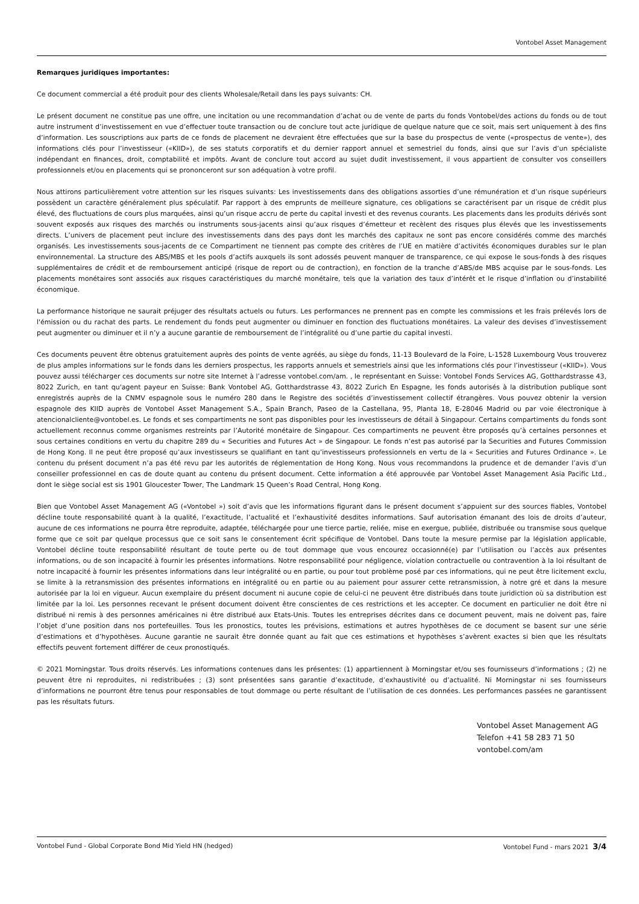Vontobel Asset Management
Remarques juridiques importantes:
Ce document commercial a été produit pour des clients Wholesale/Retail dans les pays suivants: CH.
Le présent document ne constitue pas une offre, une incitation ou une recommandation d’achat ou de vente de parts du fonds Vontobel/des actions du fonds ou de tout autre instrument d’investissement en vue d’effectuer toute transaction ou de conclure tout acte juridique de quelque nature que ce soit, mais sert uniquement à des fins d’information. Les souscriptions aux parts de ce fonds de placement ne devraient être effectuées que sur la base du prospectus de vente («prospectus de vente»), des informations clés pour l’investisseur («KIID»), de ses statuts corporatifs et du dernier rapport annuel et semestriel du fonds, ainsi que sur l’avis d’un spécialiste indépendant en finances, droit, comptabilité et impôts. Avant de conclure tout accord au sujet dudit investissement, il vous appartient de consulter vos conseillers professionnels et/ou en placements qui se prononceront sur son adéquation à votre profil.
Nous attirons particulièrement votre attention sur les risques suivants: Les investissements dans des obligations assorties d’une rémunération et d’un risque supérieurs possèdent un caractère généralement plus spéculatif. Par rapport à des emprunts de meilleure signature, ces obligations se caractérisent par un risque de crédit plus élevé, des fluctuations de cours plus marquées, ainsi qu’un risque accru de perte du capital investi et des revenus courants. Les placements dans les produits dérivés sont souvent exposés aux risques des marchés ou instruments sous-jacents ainsi qu’aux risques d’émetteur et recèlent des risques plus élevés que les investissements directs. L’univers de placement peut inclure des investissements dans des pays dont les marchés des capitaux ne sont pas encore considérés comme des marchés organisés. Les investissements sous-jacents de ce Compartiment ne tiennent pas compte des critères de l’UE en matière d’activités économiques durables sur le plan environnemental. La structure des ABS/MBS et les pools d’actifs auxquels ils sont adossés peuvent manquer de transparence, ce qui expose le sous-fonds à des risques supplémentaires de crédit et de remboursement anticipé (risque de report ou de contraction), en fonction de la tranche d’ABS/de MBS acquise par le sous-fonds. Les placements monétaires sont associés aux risques caractéristiques du marché monétaire, tels que la variation des taux d’intérêt et le risque d’inflation ou d’instabilité économique.
La performance historique ne saurait préjuger des résultats actuels ou futurs. Les performances ne prennent pas en compte les commissions et les frais prélevés lors de l'émission ou du rachat des parts. Le rendement du fonds peut augmenter ou diminuer en fonction des fluctuations monétaires. La valeur des devises d’investissement peut augmenter ou diminuer et il n’y a aucune garantie de remboursement de l’intégralité ou d’une partie du capital investi.
Ces documents peuvent être obtenus gratuitement auprès des points de vente agréés, au siège du fonds, 11-13 Boulevard de la Foire, L-1528 Luxembourg Vous trouverez de plus amples informations sur le fonds dans les derniers prospectus, les rapports annuels et semestriels ainsi que les informations clés pour l’investisseur («KIID»). Vous pouvez aussi télécharger ces documents sur notre site Internet à l’adresse vontobel.com/am. , le représentant en Suisse: Vontobel Fonds Services AG, Gotthardstrasse 43, 8022 Zurich, en tant qu'agent payeur en Suisse: Bank Vontobel AG, Gotthardstrasse 43, 8022 Zurich En Espagne, les fonds autorisés à la distribution publique sont enregistrés auprès de la CNMV espagnole sous le numéro 280 dans le Registre des sociétés d’investissement collectif étrangères. Vous pouvez obtenir la version espagnole des KIID auprès de Vontobel Asset Management S.A., Spain Branch, Paseo de la Castellana, 95, Planta 18, E-28046 Madrid ou par voie électronique à atencionalcliente@vontobel.es. Le fonds et ses compartiments ne sont pas disponibles pour les investisseurs de détail à Singapour. Certains compartiments du fonds sont actuellement reconnus comme organismes restreints par l’Autorité monétaire de Singapour. Ces compartiments ne peuvent être proposés qu’à certaines personnes et sous certaines conditions en vertu du chapitre 289 du « Securities and Futures Act » de Singapour. Le fonds n’est pas autorisé par la Securities and Futures Commission de Hong Kong. Il ne peut être proposé qu’aux investisseurs se qualifiant en tant qu’investisseurs professionnels en vertu de la « Securities and Futures Ordinance ». Le contenu du présent document n’a pas été revu par les autorités de réglementation de Hong Kong. Nous vous recommandons la prudence et de demander l’avis d’un conseiller professionnel en cas de doute quant au contenu du présent document. Cette information a été approuvée par Vontobel Asset Management Asia Pacific Ltd., dont le siège social est sis 1901 Gloucester Tower, The Landmark 15 Queen’s Road Central, Hong Kong.
Bien que Vontobel Asset Management AG («Vontobel ») soit d’avis que les informations figurant dans le présent document s’appuient sur des sources fiables, Vontobel décline toute responsabilité quant à la qualité, l’exactitude, l’actualité et l’exhaustivité desdites informations. Sauf autorisation émanant des lois de droits d’auteur, aucune de ces informations ne pourra être reproduite, adaptée, téléchargée pour une tierce partie, reliée, mise en exergue, publiée, distribuée ou transmise sous quelque forme que ce soit par quelque processus que ce soit sans le consentement écrit spécifique de Vontobel. Dans toute la mesure permise par la législation applicable, Vontobel décline toute responsabilité résultant de toute perte ou de tout dommage que vous encourez occasionné(e) par l’utilisation ou l’accès aux présentes informations, ou de son incapacité à fournir les présentes informations. Notre responsabilité pour négligence, violation contractuelle ou contravention à la loi résultant de notre incapacité à fournir les présentes informations dans leur intégralité ou en partie, ou pour tout problème posé par ces informations, qui ne peut être licitement exclu, se limite à la retransmission des présentes informations en intégralité ou en partie ou au paiement pour assurer cette retransmission, à notre gré et dans la mesure autorisée par la loi en vigueur. Aucun exemplaire du présent document ni aucune copie de celui-ci ne peuvent être distribués dans toute juridiction où sa distribution est limitée par la loi. Les personnes recevant le présent document doivent être conscientes de ces restrictions et les accepter. Ce document en particulier ne doit être ni distribué ni remis à des personnes américaines ni être distribué aux Etats-Unis. Toutes les entreprises décrites dans ce document peuvent, mais ne doivent pas, faire l’objet d’une position dans nos portefeuilles. Tous les pronostics, toutes les prévisions, estimations et autres hypothèses de ce document se basent sur une série d’estimations et d’hypothèses. Aucune garantie ne saurait être donnée quant au fait que ces estimations et hypothèses s’avèrent exactes si bien que les résultats effectifs peuvent fortement différer de ceux pronostiqués.
© 2021 Morningstar. Tous droits réservés. Les informations contenues dans les présentes: (1) appartiennent à Morningstar et/ou ses fournisseurs d’informations ; (2) ne peuvent être ni reproduites, ni redistribuées ; (3) sont présentées sans garantie d’exactitude, d’exhaustivité ou d’actualité. Ni Morningstar ni ses fournisseurs d’informations ne pourront être tenus pour responsables de tout dommage ou perte résultant de l’utilisation de ces données. Les performances passées ne garantissent pas les résultats futurs.
Vontobel Asset Management AG
Telefon +41 58 283 71 50
vontobel.com/am
Vontobel Fund - Global Corporate Bond Mid Yield HN (hedged) Vontobel Fund - mars 2021 3/4